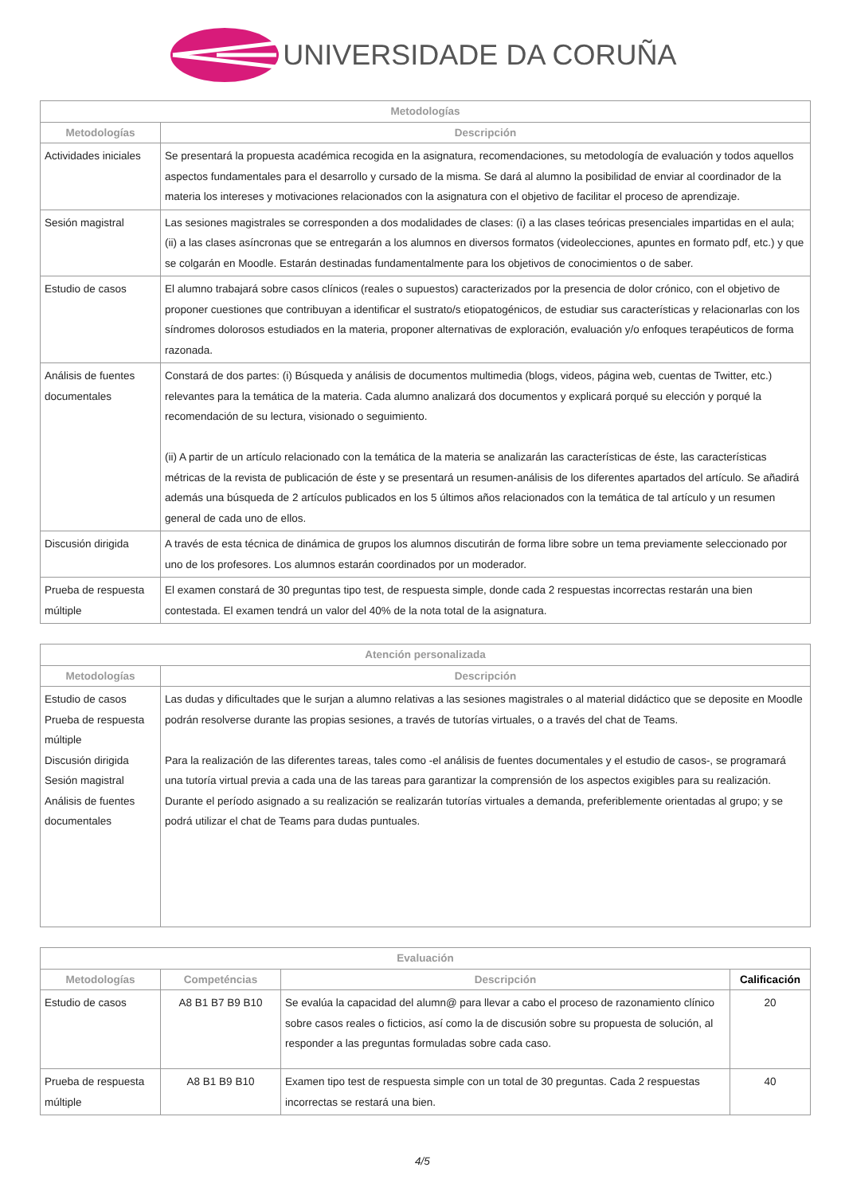UNIVERSIDADE DA CORUÑA
| Metodologías | |
| --- | --- |
| Metodologías | Descripción |
| Actividades iniciales | Se presentará la propuesta académica recogida en la asignatura, recomendaciones, su metodología de evaluación y todos aquellos aspectos fundamentales para el desarrollo y cursado de la misma. Se dará al alumno la posibilidad de enviar al coordinador de la materia los intereses y motivaciones relacionados con la asignatura con el objetivo de facilitar el proceso de aprendizaje. |
| Sesión magistral | Las sesiones magistrales se corresponden a dos modalidades de clases: (i) a las clases teóricas presenciales impartidas en el aula; (ii) a las clases asíncronas que se entregarán a los alumnos en diversos formatos (videolecciones, apuntes en formato pdf, etc.) y que se colgarán en Moodle. Estarán destinadas fundamentalmente para los objetivos de conocimientos o de saber. |
| Estudio de casos | El alumno trabajará sobre casos clínicos (reales o supuestos) caracterizados por la presencia de dolor crónico, con el objetivo de proponer cuestiones que contribuyan a identificar el sustrato/s etiopatogénicos, de estudiar sus características y relacionarlas con los síndromes dolorosos estudiados en la materia, proponer alternativas de exploración, evaluación y/o enfoques terapéuticos de forma razonada. |
| Análisis de fuentes documentales | Constará de dos partes: (i) Búsqueda y análisis de documentos multimedia (blogs, videos, página web, cuentas de Twitter, etc.) relevantes para la temática de la materia. Cada alumno analizará dos documentos y explicará porqué su elección y porqué la recomendación de su lectura, visionado o seguimiento. (ii) A partir de un artículo relacionado con la temática de la materia se analizarán las características de éste, las características métricas de la revista de publicación de éste y se presentará un resumen-análisis de los diferentes apartados del artículo. Se añadirá además una búsqueda de 2 artículos publicados en los 5 últimos años relacionados con la temática de tal artículo y un resumen general de cada uno de ellos. |
| Discusión dirigida | A través de esta técnica de dinámica de grupos los alumnos discutirán de forma libre sobre un tema previamente seleccionado por uno de los profesores. Los alumnos estarán coordinados por un moderador. |
| Prueba de respuesta múltiple | El examen constará de 30 preguntas tipo test, de respuesta simple, donde cada 2 respuestas incorrectas restarán una bien contestada. El examen tendrá un valor del 40% de la nota total de la asignatura. |
| Atención personalizada | |
| --- | --- |
| Metodologías | Descripción |
| Estudio de casos Prueba de respuesta múltiple Discusión dirigida Sesión magistral Análisis de fuentes documentales | Las dudas y dificultades que le surjan a alumno relativas a las sesiones magistrales o al material didáctico que se deposite en Moodle podrán resolverse durante las propias sesiones, a través de tutorías virtuales, o a través del chat de Teams. Para la realización de las diferentes tareas, tales como -el análisis de fuentes documentales y el estudio de casos-, se programará una tutoría virtual previa a cada una de las tareas para garantizar la comprensión de los aspectos exigibles para su realización. Durante el período asignado a su realización se realizarán tutorías virtuales a demanda, preferiblemente orientadas al grupo; y se podrá utilizar el chat de Teams para dudas puntuales. |
| Evaluación | | | |
| --- | --- | --- | --- |
| Metodologías | Competéncias | Descripción | Calificación |
| Estudio de casos | A8 B1 B7 B9 B10 | Se evalúa la capacidad del alumn@ para llevar a cabo el proceso de razonamiento clínico sobre casos reales o ficticios, así como la de discusión sobre su propuesta de solución, al responder a las preguntas formuladas sobre cada caso. | 20 |
| Prueba de respuesta múltiple | A8 B1 B9 B10 | Examen tipo test de respuesta simple con un total de 30 preguntas. Cada 2 respuestas incorrectas se restará una bien. | 40 |
4/5